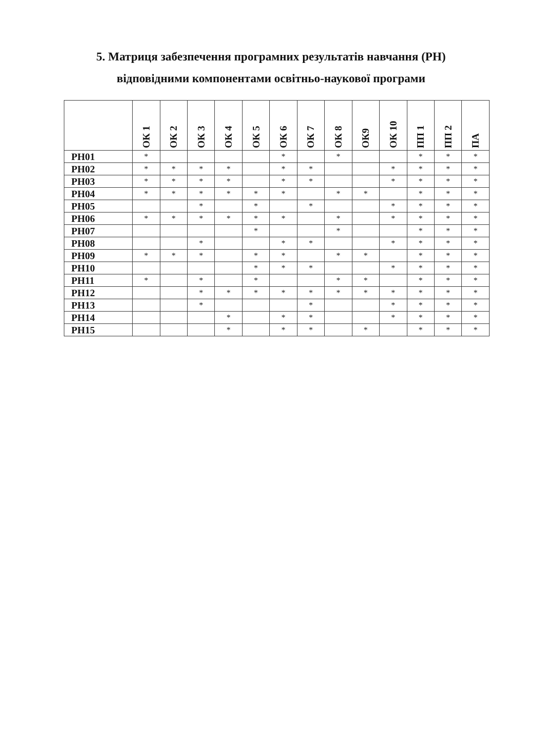5. Матриця забезпечення програмних результатів навчання (РН)
відповідними компонентами освітньо-наукової програми
| | ОК 1 | ОК 2 | ОК 3 | ОК 4 | ОК 5 | ОК 6 | ОК 7 | ОК 8 | ОК9 | ОК 10 | ПП 1 | ПП 2 | ПА |
| --- | --- | --- | --- | --- | --- | --- | --- | --- | --- | --- | --- | --- | --- |
| РН01 | * | | | | | * | | * | | | * | * | * |
| РН02 | * | * | * | * | | * | * | | | * | * | * | * |
| РН03 | * | * | * | * | | * | * | | | * | * | * | * |
| РН04 | * | * | * | * | * | * | | * | * | | * | * | * |
| РН05 | | | * | | * | | * | | | * | * | * | * |
| РН06 | * | * | * | * | * | * | | * | | * | * | * | * |
| РН07 | | | | | * | | | * | | | * | * | * |
| РН08 | | | * | | | * | * | | | * | * | * | * |
| РН09 | * | * | * | | * | * | | * | * | | * | * | * |
| РН10 | | | | | * | * | * | | | * | * | * | * |
| РН11 | * | | * | | * | | | * | * | | * | * | * |
| РН12 | | | * | * | * | * | * | * | * | * | * | * | * |
| РН13 | | | * | | | | * | | | * | * | * | * |
| РН14 | | | | * | | * | * | | | * | * | * | * |
| РН15 | | | | * | | * | * | | * | | * | * | * |